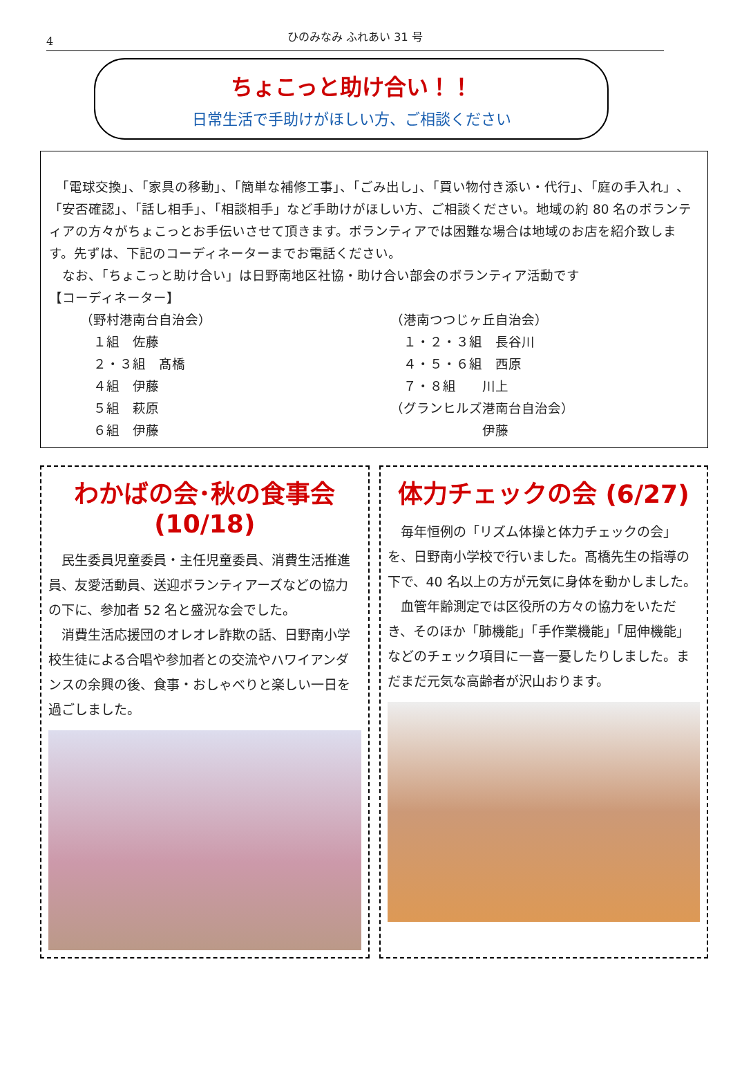4 ひのみなみ ふれあい 31 号
ちょこっと助け合い！！
日常生活で手助けがほしい方、ご相談ください
　「電球交換」、「家具の移動」、「簡単な補修工事」、「ごみ出し」、「買い物付き添い・代行」、「庭の手入れ」、「安否確認」、「話し相手」、「相談相手」など手助けがほしい方、ご相談ください。地域の約 80 名のボランティアの方々がちょこっとお手伝いさせて頂きます。ボランティアでは困難な場合は地域のお店を紹介致します。先ずは、下記のコーディネーターまでお電話ください。
　なお、「ちょこっと助け合い」は日野南地区社協・助け合い部会のボランティア活動です
【コーディネーター】
（野村港南台自治会）
　１組　佐藤
　２・３組　髙橋
　４組　伊藤
　５組　萩原
　６組　伊藤
（港南つつじヶ丘自治会）
　１・２・３組　長谷川
　４・５・６組　西原
　７・８組　　川上
（グランヒルズ港南台自治会）
　　　　　　　伊藤
わかばの会･秋の食事会(10/18)
民生委員児童委員・主任児童委員、消費生活推進員、友愛活動員、送迎ボランティアーズなどの協力の下に、参加者 52 名と盛況な会でした。
消費生活応援団のオレオレ詐欺の話、日野南小学校生徒による合唱や参加者との交流やハワイアンダンスの余興の後、食事・おしゃべりと楽しい一日を過ごしました。
体力チェックの会 (6/27)
毎年恒例の「リズム体操と体力チェックの会」を、日野南小学校で行いました。髙橋先生の指導の下で、40 名以上の方が元気に身体を動かしました。
血管年齢測定では区役所の方々の協力をいただき、そのほか「肺機能」「手作業機能」「屈伸機能」などのチェック項目に一喜一憂したりしました。まだまだ元気な高齢者が沢山おります。